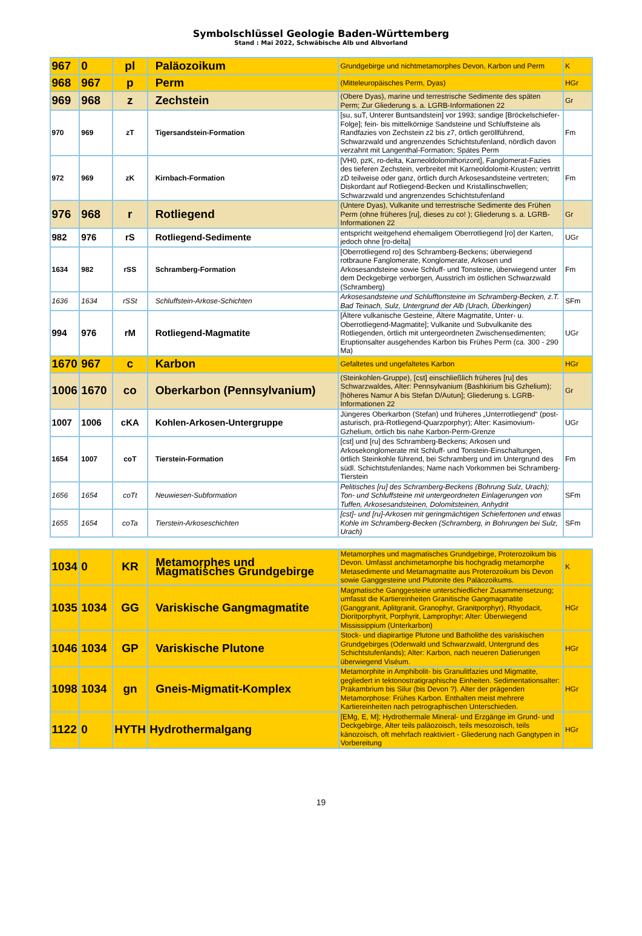Symbolschlüssel Geologie Baden-Württemberg
Stand : Mai 2022, Schwäbische Alb und Albvorland
| 967 | 0 | pl | Paläozoikum | Grundgebirge und nichtmetamorphes Devon, Karbon und Perm | K |
| 968 | 967 | p | Perm | (Mitteleuropäisches Perm, Dyas) | HGr |
| 969 | 968 | z | Zechstein | (Obere Dyas), marine und terrestrische Sedimente des späten Perm; Zur Gliederung s. a. LGRB-Informationen 22 | Gr |
| 970 | 969 | zT | Tigersandstein-Formation | [su, suT, Unterer Buntsandstein] vor 1993; sandige [Bröckelschiefer-Folge]; fein- bis mittelkörnige Sandsteine und Schluffsteine als Randfazies von Zechstein z2 bis z7, örtlich geröllführend, Schwarzwald und angrenzendes Schichtstufenland, nördlich davon verzahnt mit Langenthal-Formation; Spätes Perm | Fm |
| 972 | 969 | zK | Kirnbach-Formation | [VH0, pzK, ro-delta, Karneoldolomithorizont], Fanglomerat-Fazies des tieferen Zechstein, verbreitet mit Karneoldolomit-Krusten; vertritt zD teilweise oder ganz, örtlich durch Arkosesandsteine vertreten; Diskordant auf Rotliegend-Becken und Kristallinschwellen; Schwarzwald und angrenzendes Schichtstufenland | Fm |
| 976 | 968 | r | Rotliegend | (Untere Dyas), Vulkanite und terrestrische Sedimente des Frühen Perm (ohne früheres [ru], dieses zu co! ); Gliederung s. a. LGRB-Informationen 22 | Gr |
| 982 | 976 | rS | Rotliegend-Sedimente | entspricht weitgehend ehemaligem Oberrotliegend [ro] der Karten, jedoch ohne [ro-delta] | UGr |
| 1634 | 982 | rSS | Schramberg-Formation | [Oberrotliegend ro] des Schramberg-Beckens; überwiegend rotbraune Fanglomerate, Konglomerate, Arkosen und Arkosesandsteine sowie Schluff- und Tonsteine, überwiegend unter dem Deckgebirge verborgen, Ausstrich im östlichen Schwarzwald (Schramberg) | Fm |
| 1636 | 1634 | rSSt | Schluffstein-Arkose-Schichten | Arkosesandsteine und Schlufftonsteine im Schramberg-Becken, z.T. Bad Teinach, Sulz, Untergrund der Alb (Urach, Überkingen) | SFm |
| 994 | 976 | rM | Rotliegend-Magmatite | [Ältere vulkanische Gesteine, Ältere Magmatite, Unter- u. Oberrotliegend-Magmatite]; Vulkanite und Subvulkanite des Rotliegenden, örtlich mit untergeordneten Zwischensedimenten; Eruptionsalter ausgehendes Karbon bis Frühes Perm (ca. 300 - 290 Ma) | UGr |
| 1670 | 967 | c | Karbon | Gefaltetes und ungefaltetes Karbon | HGr |
| 1006 | 1670 | co | Oberkarbon (Pennsylvanium) | (Steinkohlen-Gruppe), [cst] einschließlich früheres [ru] des Schwarzwaldes, Alter: Pennsylvanium (Bashkirium bis Gzhelium); [höheres Namur A bis Stefan D/Autun]; Gliederung s. LGRB-Informationen 22 | Gr |
| 1007 | 1006 | cKA | Kohlen-Arkosen-Untergruppe | Jüngeres Oberkarbon (Stefan) und früheres „Unterrotliegend“ (post-asturisch, prä-Rotliegend-Quarzporphyr); Alter: Kasimovium-Gzhelium, örtlich bis nahe Karbon-Perm-Grenze | UGr |
| 1654 | 1007 | coT | Tierstein-Formation | [cst] und [ru] des Schramberg-Beckens; Arkosen und Arkosekonglomerate mit Schluff- und Tonstein-Einschaltungen, örtlich Steinkohle führend, bei Schramberg und im Untergrund des südl. Schichtstufenlandes; Name nach Vorkommen bei Schramberg-Tierstein | Fm |
| 1656 | 1654 | coTt | Neuwiesen-Subformation | Pelitisches [ru] des Schramberg-Beckens (Bohrung Sulz, Urach); Ton- und Schluffsteine mit untergeordneten Einlagerungen von Tuffen, Arkosesandsteinen, Dolomitsteinen, Anhydrit | SFm |
| 1655 | 1654 | coTa | Tierstein-Arkoseschichten | [cst]- und [ru]-Arkosen mit geringmächtigen Schiefertonen und etwas Kohle im Schramberg-Becken (Schramberg, in Bohrungen bei Sulz, Urach) | SFm |
| 1034 | 0 | KR | Metamorphes und Magmatisches Grundgebirge | Metamorphes und magmatisches Grundgebirge, Proterozoikum bis Devon. Umfasst anchimetamorphe bis hochgradig metamorphe Metasedimente und Metamagmatite aus Proterozoikum bis Devon sowie Ganggesteine und Plutonite des Paläozoikums. | K |
| 1035 | 1034 | GG | Variskische Gangmagmatite | Magmatische Ganggesteine unterschiedlicher Zusammensetzung; umfasst die Kartiereinheiten Granitische Gangmagmatite (Ganggranit, Aplitgranit, Granophyr, Granitporphyr), Rhyodacit, Dioritporphyrit, Porphyrit, Lamprophyr; Alter: Überwiegend Mississippium (Unterkarbon) | HGr |
| 1046 | 1034 | GP | Variskische Plutone | Stock- und diapirartige Plutone und Batholithe des variskischen Grundgebirges (Odenwald und Schwarzwald, Untergrund des Schichtstufenlands); Alter: Karbon, nach neueren Datierungen überwiegend Viséum. | HGr |
| 1098 | 1034 | gn | Gneis-Migmatit-Komplex | Metamorphite in Amphibolit- bis Granulitfazies und Migmatite, gegliedert in tektonostratigraphische Einheiten. Sedimentationsalter: Präkambrium bis Silur (bis Devon ?). Alter der prägenden Metamorphose: Frühes Karbon. Enthalten meist mehrere Kartiereinheiten nach petrographischen Unterschieden. | HGr |
| 1122 | 0 | HYTH | Hydrothermalgang | [EMg, E, M]; Hydrothermale Mineral- und Erzgänge im Grund- und Deckgebirge, Alter teils paläozoisch, teils mesozoisch, teils känozoisch, oft mehrfach reaktiviert - Gliederung nach Gangtypen in Vorbereitung | HGr |
19